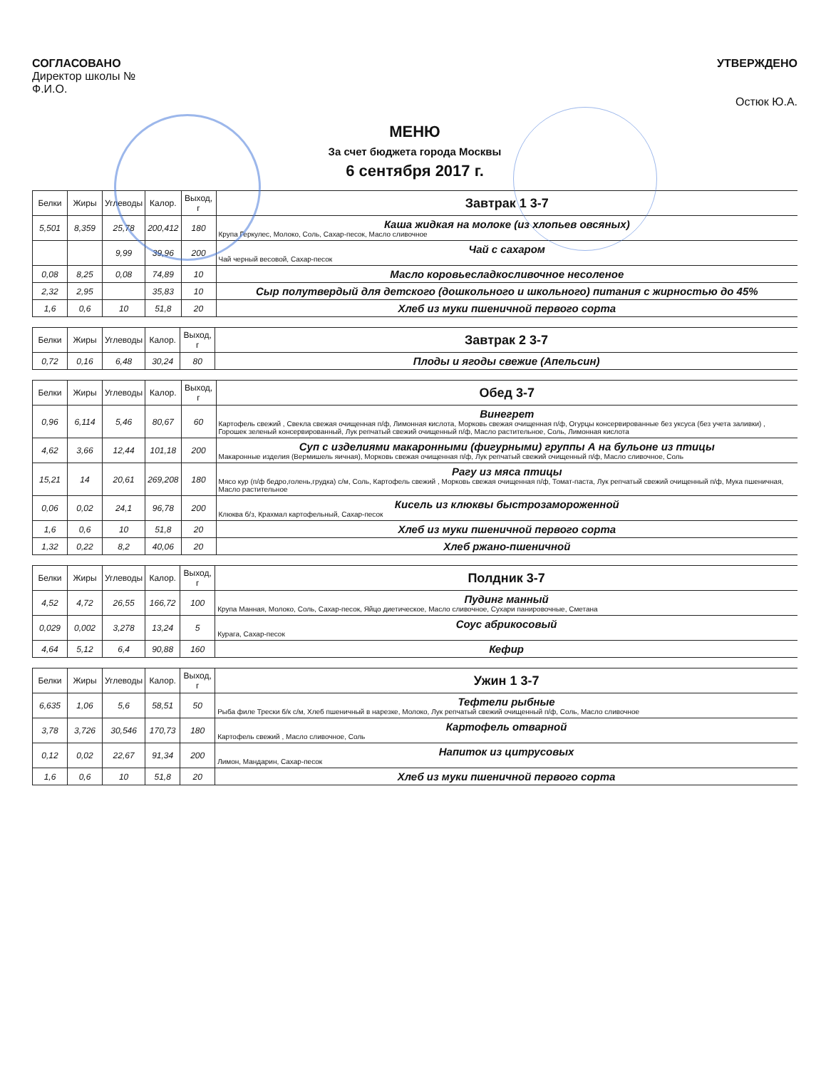СОГЛАСОВАНО
Директор школы №
Ф.И.О.
УТВЕРЖДЕНО
Остюк Ю.А.
МЕНЮ
За счет бюджета города Москвы
6 сентября 2017 г.
| Белки | Жиры | Углеводы | Калор. | Выход, г | Завтрак 1 3-7 |
| 5,501 | 8,359 | 25,78 | 200,412 | 180 | Каша жидкая на молоке (из хлопьев овсяных) Крупа Геркулес, Молоко, Соль, Сахар-песок, Масло сливочное |
| | | 9,99 | 39,96 | 200 | Чай с сахаром Чай черный весовой, Сахар-песок |
| 0,08 | 8,25 | 0,08 | 74,89 | 10 | Масло коровьесладкосливочное несоленое |
| 2,32 | 2,95 | | 35,83 | 10 | Сыр полутвердый для детского (дошкольного и школьного) питания с жирностью до 45% |
| 1,6 | 0,6 | 10 | 51,8 | 20 | Хлеб из муки пшеничной первого сорта |
| Белки | Жиры | Углеводы | Калор. | Выход, г | Завтрак 2 3-7 |
| 0,72 | 0,16 | 6,48 | 30,24 | 80 | Плоды и ягоды свежие (Апельсин) |
| Белки | Жиры | Углеводы | Калор. | Выход, г | Обед 3-7 |
| 0,96 | 6,114 | 5,46 | 80,67 | 60 | Винегрет Картофель свежий , Свекла свежая очищенная п/ф, Лимонная кислота, Морковь свежая очищенная п/ф, Огурцы консервированные без уксуса (без учета заливки) , Горошек зеленый консервированный, Лук репчатый свежий очищенный п/ф, Масло растительное, Соль, Лимонная кислота |
| 4,62 | 3,66 | 12,44 | 101,18 | 200 | Суп с изделиями макаронными (фигурными) группы А на бульоне из птицы Макаронные изделия (Вермишель яичная), Морковь свежая очищенная п/ф, Лук репчатый свежий очищенный п/ф, Масло сливочное, Соль |
| 15,21 | 14 | 20,61 | 269,208 | 180 | Рагу из мяса птицы Мясо кур (п/ф бедро,голень,грудка) с/м, Соль, Картофель свежий , Морковь свежая очищенная п/ф, Томат-паста, Лук репчатый свежий очищенный п/ф, Мука пшеничная, Масло растительное |
| 0,06 | 0,02 | 24,1 | 96,78 | 200 | Кисель из клюквы быстрозамороженной Клюква б/з, Крахмал картофельный, Сахар-песок |
| 1,6 | 0,6 | 10 | 51,8 | 20 | Хлеб из муки пшеничной первого сорта |
| 1,32 | 0,22 | 8,2 | 40,06 | 20 | Хлеб ржано-пшеничной |
| Белки | Жиры | Углеводы | Калор. | Выход, г | Полдник 3-7 |
| 4,52 | 4,72 | 26,55 | 166,72 | 100 | Пудинг манный Крупа Манная, Молоко, Соль, Сахар-песок, Яйцо диетическое, Масло сливочное, Сухари панировочные, Сметана |
| 0,029 | 0,002 | 3,278 | 13,24 | 5 | Соус абрикосовый Курага, Сахар-песок |
| 4,64 | 5,12 | 6,4 | 90,88 | 160 | Кефир |
| Белки | Жиры | Углеводы | Калор. | Выход, г | Ужин 1 3-7 |
| 6,635 | 1,06 | 5,6 | 58,51 | 50 | Тефтели рыбные Рыба филе Трески б/к с/м, Хлеб пшеничный в нарезке, Молоко, Лук репчатый свежий очищенный п/ф, Соль, Масло сливочное |
| 3,78 | 3,726 | 30,546 | 170,73 | 180 | Картофель отварной Картофель свежий , Масло сливочное, Соль |
| 0,12 | 0,02 | 22,67 | 91,34 | 200 | Напиток из цитрусовых Лимон, Мандарин, Сахар-песок |
| 1,6 | 0,6 | 10 | 51,8 | 20 | Хлеб из муки пшеничной первого сорта |